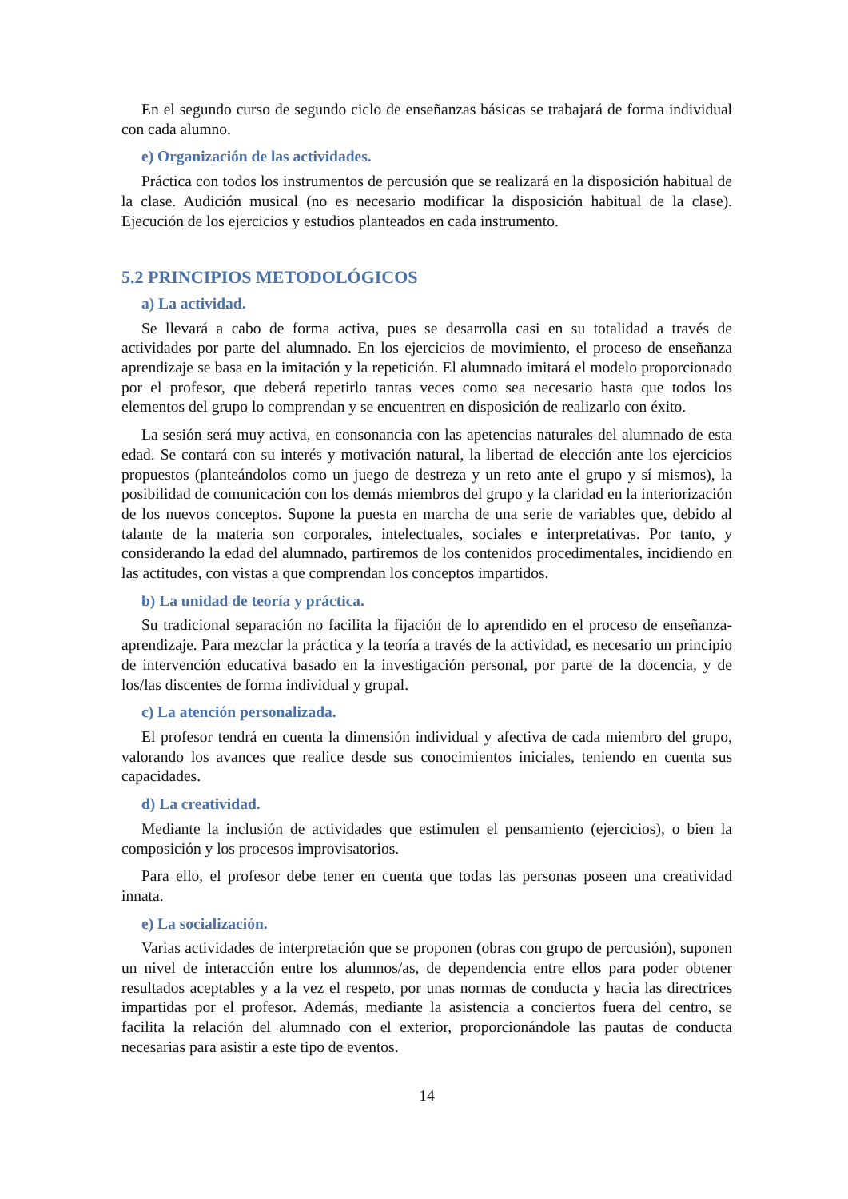En el segundo curso de segundo ciclo de enseñanzas básicas se trabajará de forma individual con cada alumno.
e) Organización de las actividades.
Práctica con todos los instrumentos de percusión que se realizará en la disposición habitual de la clase. Audición musical (no es necesario modificar la disposición habitual de la clase). Ejecución de los ejercicios y estudios planteados en cada instrumento.
5.2 PRINCIPIOS METODOLÓGICOS
a) La actividad.
Se llevará a cabo de forma activa, pues se desarrolla casi en su totalidad a través de actividades por parte del alumnado. En los ejercicios de movimiento, el proceso de enseñanza aprendizaje se basa en la imitación y la repetición. El alumnado imitará el modelo proporcionado por el profesor, que deberá repetirlo tantas veces como sea necesario hasta que todos los elementos del grupo lo comprendan y se encuentren en disposición de realizarlo con éxito.
La sesión será muy activa, en consonancia con las apetencias naturales del alumnado de esta edad. Se contará con su interés y motivación natural, la libertad de elección ante los ejercicios propuestos (planteándolos como un juego de destreza y un reto ante el grupo y sí mismos), la posibilidad de comunicación con los demás miembros del grupo y la claridad en la interiorización de los nuevos conceptos. Supone la puesta en marcha de una serie de variables que, debido al talante de la materia son corporales, intelectuales, sociales e interpretativas. Por tanto, y considerando la edad del alumnado, partiremos de los contenidos procedimentales, incidiendo en las actitudes, con vistas a que comprendan los conceptos impartidos.
b) La unidad de teoría y práctica.
Su tradicional separación no facilita la fijación de lo aprendido en el proceso de enseñanza-aprendizaje. Para mezclar la práctica y la teoría a través de la actividad, es necesario un principio de intervención educativa basado en la investigación personal, por parte de la docencia, y de los/las discentes de forma individual y grupal.
c) La atención personalizada.
El profesor tendrá en cuenta la dimensión individual y afectiva de cada miembro del grupo, valorando los avances que realice desde sus conocimientos iniciales, teniendo en cuenta sus capacidades.
d) La creatividad.
Mediante la inclusión de actividades que estimulen el pensamiento (ejercicios), o bien la composición y los procesos improvisatorios.
Para ello, el profesor debe tener en cuenta que todas las personas poseen una creatividad innata.
e) La socialización.
Varias actividades de interpretación que se proponen (obras con grupo de percusión), suponen un nivel de interacción entre los alumnos/as, de dependencia entre ellos para poder obtener resultados aceptables y a la vez el respeto, por unas normas de conducta y hacia las directrices impartidas por el profesor. Además, mediante la asistencia a conciertos fuera del centro, se facilita la relación del alumnado con el exterior, proporcionándole las pautas de conducta necesarias para asistir a este tipo de eventos.
14